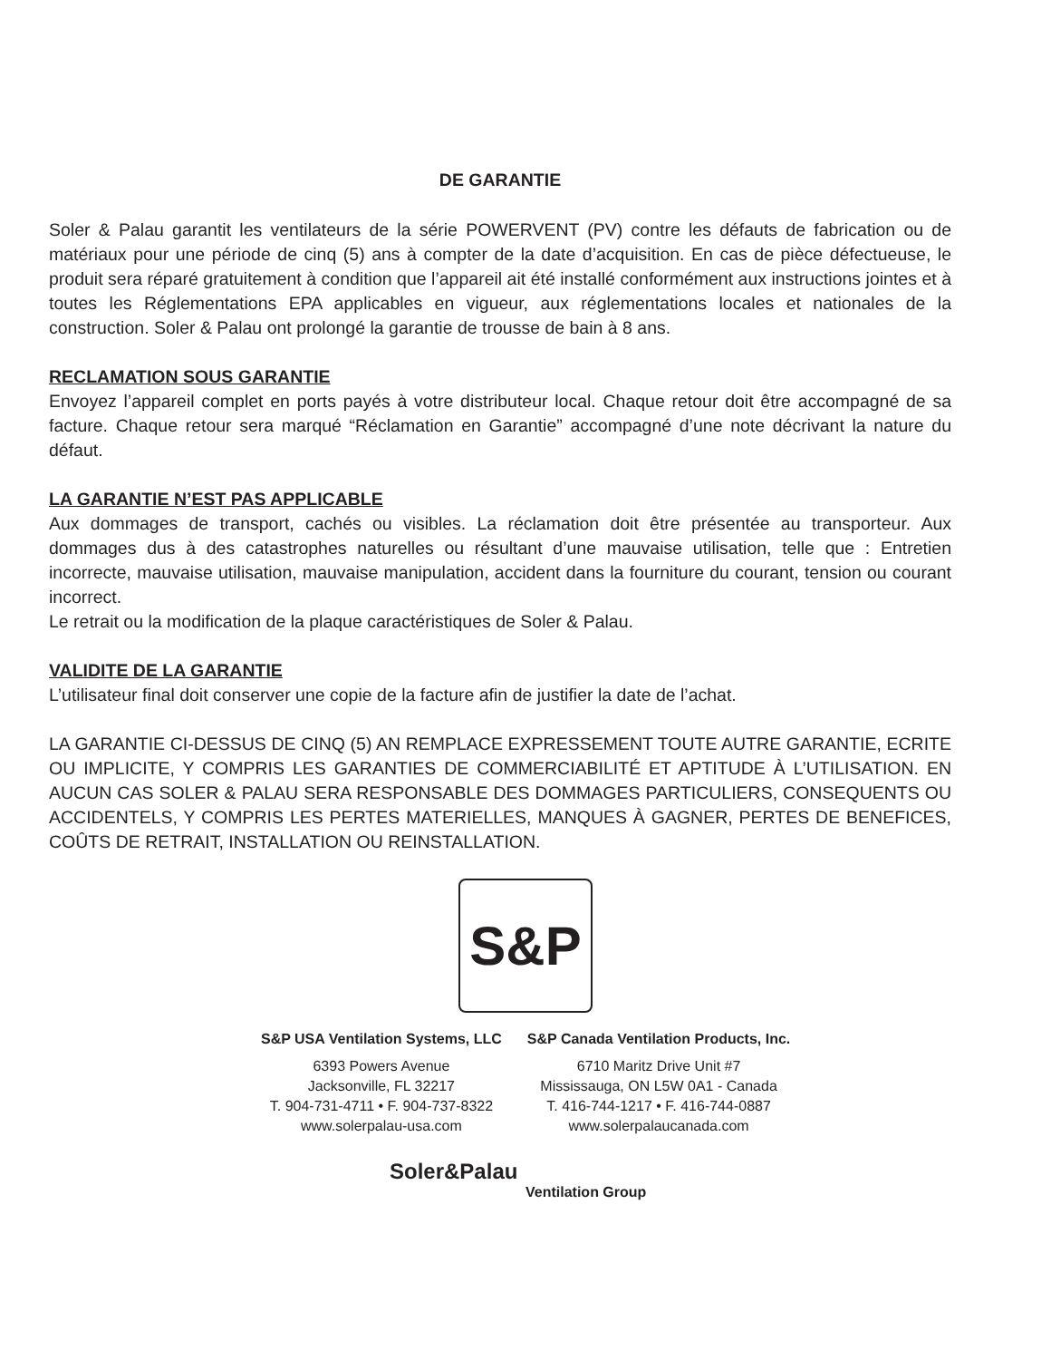DE GARANTIE
Soler & Palau garantit les ventilateurs de la série POWERVENT (PV) contre les défauts de fabrication ou de matériaux pour une période de cinq (5) ans à compter de la date d’acquisition. En cas de pièce défectueuse, le produit sera réparé gratuitement à condition que l’appareil ait été installé conformément aux instructions jointes et à toutes les Réglementations EPA applicables en vigueur, aux réglementations locales et nationales de la construction. Soler & Palau ont prolongé la garantie de trousse de bain à 8 ans.
RECLAMATION SOUS GARANTIE
Envoyez l’appareil complet en ports payés à votre distributeur local. Chaque retour doit être accompagné de sa facture. Chaque retour sera marqué “Réclamation en Garantie” accompagné d’une note décrivant la nature du défaut.
LA GARANTIE N’EST PAS APPLICABLE
Aux dommages de transport, cachés ou visibles. La réclamation doit être présentée au transporteur. Aux dommages dus à des catastrophes naturelles ou résultant d’une mauvaise utilisation, telle que : Entretien incorrecte, mauvaise utilisation, mauvaise manipulation, accident dans la fourniture du courant, tension ou courant incorrect.
Le retrait ou la modification de la plaque caractéristiques de Soler & Palau.
VALIDITE DE LA GARANTIE
L’utilisateur final doit conserver une copie de la facture afin de justifier la date de l’achat.
LA GARANTIE CI-DESSUS DE CINQ (5) AN REMPLACE EXPRESSEMENT TOUTE AUTRE GARANTIE, ECRITE OU IMPLICITE, Y COMPRIS LES GARANTIES DE COMMERCIABILITÉ ET APTITUDE À L’UTILISATION. EN AUCUN CAS SOLER & PALAU SERA RESPONSABLE DES DOMMAGES PARTICULIERS, CONSEQUENTS OU ACCIDENTELS, Y COMPRIS LES PERTES MATERIELLES, MANQUES À GAGNER, PERTES DE BENEFICES, COÛTS DE RETRAIT, INSTALLATION OU REINSTALLATION.
S&P
S&P USA Ventilation Systems, LLC
6393 Powers Avenue
Jacksonville, FL 32217
T. 904-731-4711 • F. 904-737-8322
www.solerpalau-usa.com
S&P Canada Ventilation Products, Inc.
6710 Maritz Drive Unit #7
Mississauga, ON L5W 0A1 - Canada
T. 416-744-1217 • F. 416-744-0887
www.solerpalaucanada.com
Soler&Palau
Ventilation Group